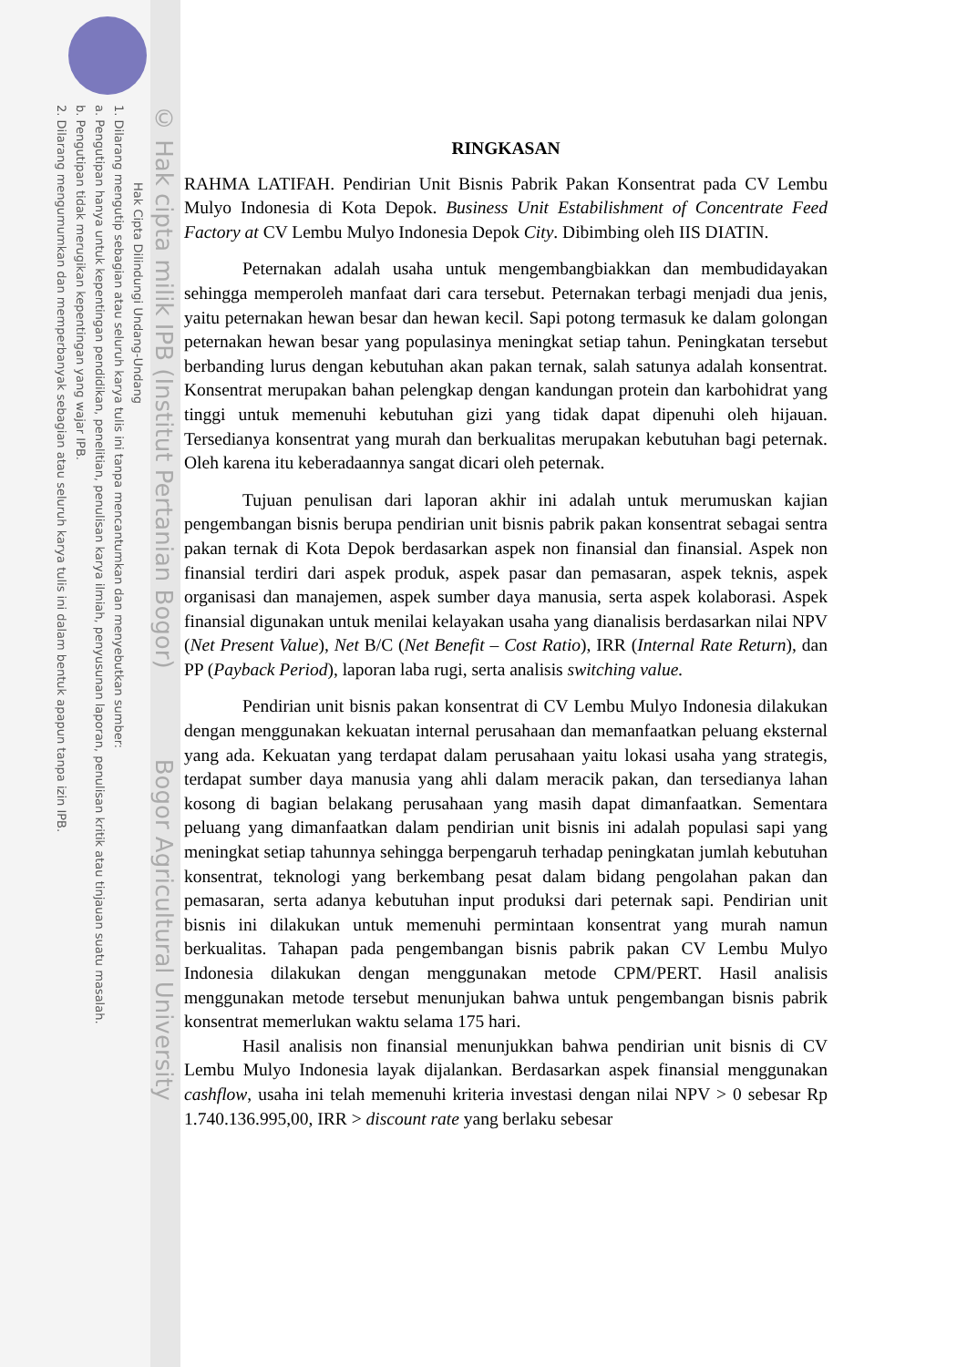© Hak cipta milik IPB (Institut Pertanian Bogor) Bogor Agricultural University
Hak Cipta Dilindungi Undang-Undang
1. Dilarang mengutip sebagian atau seluruh karya tulis ini tanpa mencantumkan dan menyebutkan sumber:
a. Pengutipan hanya untuk kepentingan pendidikan, penelitian, penulisan karya ilmiah, penyusunan laporan, penulisan kritik atau tinjauan suatu masalah.
b. Pengutipan tidak merugikan kepentingan yang wajar IPB.
2. Dilarang mengumumkan dan memperbanyak sebagian atau seluruh karya tulis ini dalam bentuk apapun tanpa izin IPB.
RINGKASAN
RAHMA LATIFAH. Pendirian Unit Bisnis Pabrik Pakan Konsentrat pada CV Lembu Mulyo Indonesia di Kota Depok. Business Unit Estabilishment of Concentrate Feed Factory at CV Lembu Mulyo Indonesia Depok City. Dibimbing oleh IIS DIATIN.
Peternakan adalah usaha untuk mengembangbiakkan dan membudidayakan sehingga memperoleh manfaat dari cara tersebut. Peternakan terbagi menjadi dua jenis, yaitu peternakan hewan besar dan hewan kecil. Sapi potong termasuk ke dalam golongan peternakan hewan besar yang populasinya meningkat setiap tahun. Peningkatan tersebut berbanding lurus dengan kebutuhan akan pakan ternak, salah satunya adalah konsentrat. Konsentrat merupakan bahan pelengkap dengan kandungan protein dan karbohidrat yang tinggi untuk memenuhi kebutuhan gizi yang tidak dapat dipenuhi oleh hijauan. Tersedianya konsentrat yang murah dan berkualitas merupakan kebutuhan bagi peternak. Oleh karena itu keberadaannya sangat dicari oleh peternak.
Tujuan penulisan dari laporan akhir ini adalah untuk merumuskan kajian pengembangan bisnis berupa pendirian unit bisnis pabrik pakan konsentrat sebagai sentra pakan ternak di Kota Depok berdasarkan aspek non finansial dan finansial. Aspek non finansial terdiri dari aspek produk, aspek pasar dan pemasaran, aspek teknis, aspek organisasi dan manajemen, aspek sumber daya manusia, serta aspek kolaborasi. Aspek finansial digunakan untuk menilai kelayakan usaha yang dianalisis berdasarkan nilai NPV (Net Present Value), Net B/C (Net Benefit – Cost Ratio), IRR (Internal Rate Return), dan PP (Payback Period), laporan laba rugi, serta analisis switching value.
Pendirian unit bisnis pakan konsentrat di CV Lembu Mulyo Indonesia dilakukan dengan menggunakan kekuatan internal perusahaan dan memanfaatkan peluang eksternal yang ada. Kekuatan yang terdapat dalam perusahaan yaitu lokasi usaha yang strategis, terdapat sumber daya manusia yang ahli dalam meracik pakan, dan tersedianya lahan kosong di bagian belakang perusahaan yang masih dapat dimanfaatkan. Sementara peluang yang dimanfaatkan dalam pendirian unit bisnis ini adalah populasi sapi yang meningkat setiap tahunnya sehingga berpengaruh terhadap peningkatan jumlah kebutuhan konsentrat, teknologi yang berkembang pesat dalam bidang pengolahan pakan dan pemasaran, serta adanya kebutuhan input produksi dari peternak sapi. Pendirian unit bisnis ini dilakukan untuk memenuhi permintaan konsentrat yang murah namun berkualitas. Tahapan pada pengembangan bisnis pabrik pakan CV Lembu Mulyo Indonesia dilakukan dengan menggunakan metode CPM/PERT. Hasil analisis menggunakan metode tersebut menunjukan bahwa untuk pengembangan bisnis pabrik konsentrat memerlukan waktu selama 175 hari.
Hasil analisis non finansial menunjukkan bahwa pendirian unit bisnis di CV Lembu Mulyo Indonesia layak dijalankan. Berdasarkan aspek finansial menggunakan cashflow, usaha ini telah memenuhi kriteria investasi dengan nilai NPV > 0 sebesar Rp 1.740.136.995,00, IRR > discount rate yang berlaku sebesar